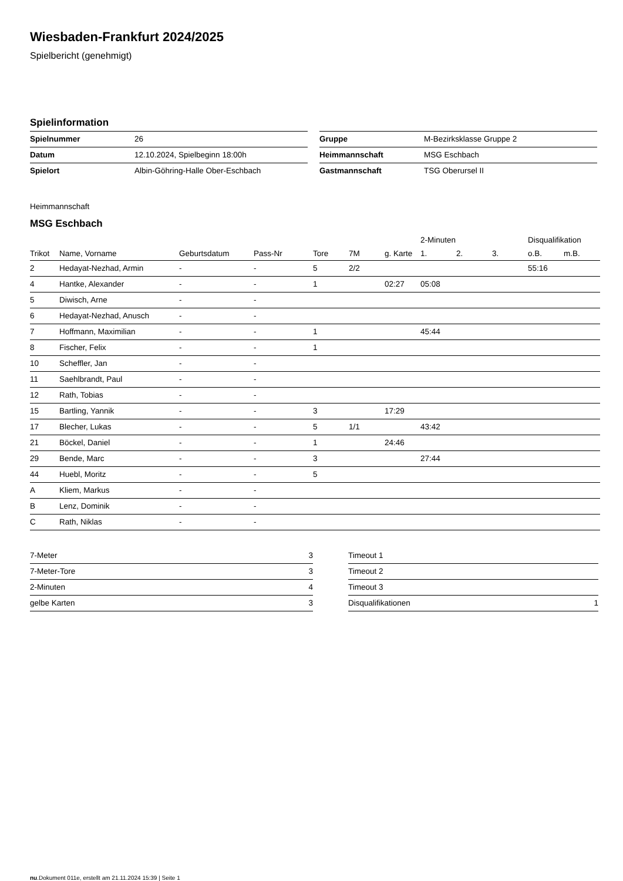Wiesbaden-Frankfurt 2024/2025
Spielbericht (genehmigt)
Spielinformation
| Spielnummer | 26 |
| Datum | 12.10.2024, Spielbeginn 18:00h |
| Spielort | Albin-Göhring-Halle Ober-Eschbach |
| Gruppe | M-Bezirksklasse Gruppe 2 |
| Heimmannschaft | MSG Eschbach |
| Gastmannschaft | TSG Oberursel II |
Heimmannschaft
MSG Eschbach
| | | | | | | | 2-Minuten | | | Disqualifikation | |
| --- | --- | --- | --- | --- | --- | --- | --- | --- | --- | --- | --- |
| Trikot | Name, Vorname | Geburtsdatum | Pass-Nr | Tore | 7M | g. Karte | 1. | 2. | 3. | o.B. | m.B. |
| 2 | Hedayat-Nezhad, Armin | - | - | 5 | 2/2 | | | | | 55:16 | |
| 4 | Hantke, Alexander | - | - | 1 | | 02:27 | 05:08 | | | | |
| 5 | Diwisch, Arne | - | - | | | | | | | | |
| 6 | Hedayat-Nezhad, Anusch | - | - | | | | | | | | |
| 7 | Hoffmann, Maximilian | - | - | 1 | | | 45:44 | | | | |
| 8 | Fischer, Felix | - | - | 1 | | | | | | | |
| 10 | Scheffler, Jan | - | - | | | | | | | | |
| 11 | Saehlbrandt, Paul | - | - | | | | | | | | |
| 12 | Rath, Tobias | - | - | | | | | | | | |
| 15 | Bartling, Yannik | - | - | 3 | | 17:29 | | | | | |
| 17 | Blecher, Lukas | - | - | 5 | 1/1 | | 43:42 | | | | |
| 21 | Böckel, Daniel | - | - | 1 | | 24:46 | | | | | |
| 29 | Bende, Marc | - | - | 3 | | | 27:44 | | | | |
| 44 | Huebl, Moritz | - | - | 5 | | | | | | | |
| A | Kliem, Markus | - | - | | | | | | | | |
| B | Lenz, Dominik | - | - | | | | | | | | |
| C | Rath, Niklas | - | - | | | | | | | | |
| 7-Meter | 3 |
| 7-Meter-Tore | 3 |
| 2-Minuten | 4 |
| gelbe Karten | 3 |
| Timeout 1 | |
| Timeout 2 | |
| Timeout 3 | |
| Disqualifikationen | 1 |
nu.Dokument 011e, erstellt am 21.11.2024 15:39 | Seite 1